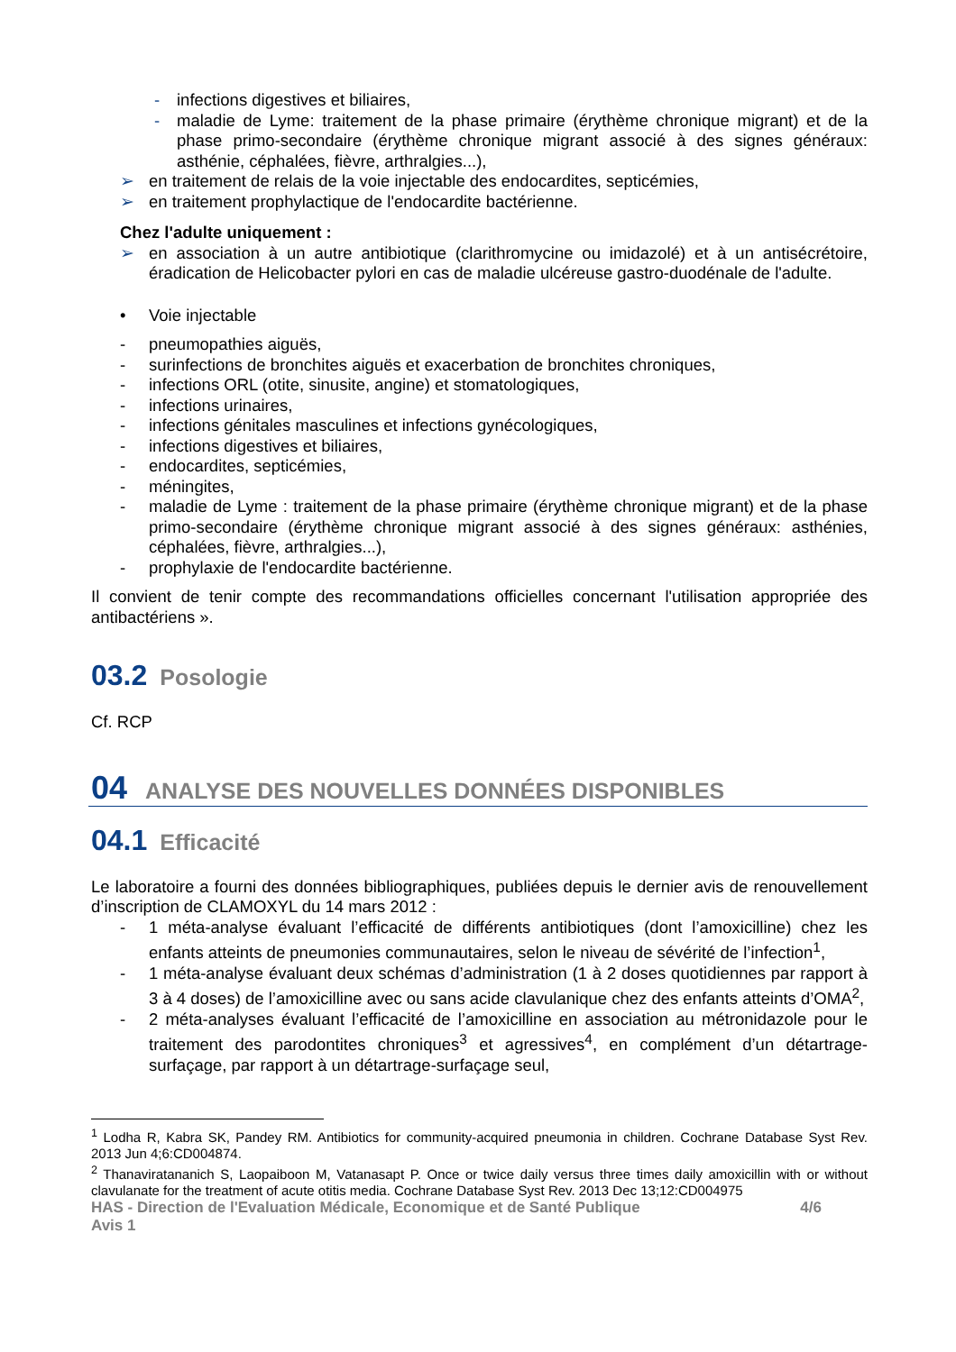- infections digestives et biliaires,
- maladie de Lyme: traitement de la phase primaire (érythème chronique migrant) et de la phase primo-secondaire (érythème chronique migrant associé à des signes généraux: asthénie, céphalées, fièvre, arthralgies...),
➢ en traitement de relais de la voie injectable des endocardites, septicémies,
➢ en traitement prophylactique de l'endocardite bactérienne.
Chez l'adulte uniquement :
➢ en association à un autre antibiotique (clarithromycine ou imidazolé) et à un antisécrétoire, éradication de Helicobacter pylori en cas de maladie ulcéreuse gastro-duodénale de l'adulte.
• Voie injectable
- pneumopathies aiguës,
- surinfections de bronchites aiguës et exacerbation de bronchites chroniques,
- infections ORL (otite, sinusite, angine) et stomatologiques,
- infections urinaires,
- infections génitales masculines et infections gynécologiques,
- infections digestives et biliaires,
- endocardites, septicémies,
- méningites,
- maladie de Lyme : traitement de la phase primaire (érythème chronique migrant) et de la phase primo-secondaire (érythème chronique migrant associé à des signes généraux: asthénies, céphalées, fièvre, arthralgies...),
- prophylaxie de l'endocardite bactérienne.
Il convient de tenir compte des recommandations officielles concernant l'utilisation appropriée des antibactériens ».
03.2 Posologie
Cf. RCP
04 ANALYSE DES NOUVELLES DONNÉES DISPONIBLES
04.1 Efficacité
Le laboratoire a fourni des données bibliographiques, publiées depuis le dernier avis de renouvellement d’inscription de CLAMOXYL du 14 mars 2012 :
- 1 méta-analyse évaluant l’efficacité de différents antibiotiques (dont l’amoxicilline) chez les enfants atteints de pneumonies communautaires, selon le niveau de sévérité de l’infection<sup>1</sup>,
- 1 méta-analyse évaluant deux schémas d’administration (1 à 2 doses quotidiennes par rapport à 3 à 4 doses) de l’amoxicilline avec ou sans acide clavulanique chez des enfants atteints d’OMA<sup>2</sup>,
- 2 méta-analyses évaluant l’efficacité de l’amoxicilline en association au métronidazole pour le traitement des parodontites chroniques<sup>3</sup> et agressives<sup>4</sup>, en complément d’un détartrage-surfaçage, par rapport à un détartrage-surfaçage seul,
<sup>1</sup> Lodha R, Kabra SK, Pandey RM. Antibiotics for community-acquired pneumonia in children. Cochrane Database Syst Rev. 2013 Jun 4;6:CD004874.
<sup>2</sup> Thanaviratananich S, Laopaiboon M, Vatanasapt P. Once or twice daily versus three times daily amoxicillin with or without clavulanate for the treatment of acute otitis media. Cochrane Database Syst Rev. 2013 Dec 13;12:CD004975
HAS - Direction de l'Evaluation Médicale, Economique et de Santé Publique 4/6
Avis 1